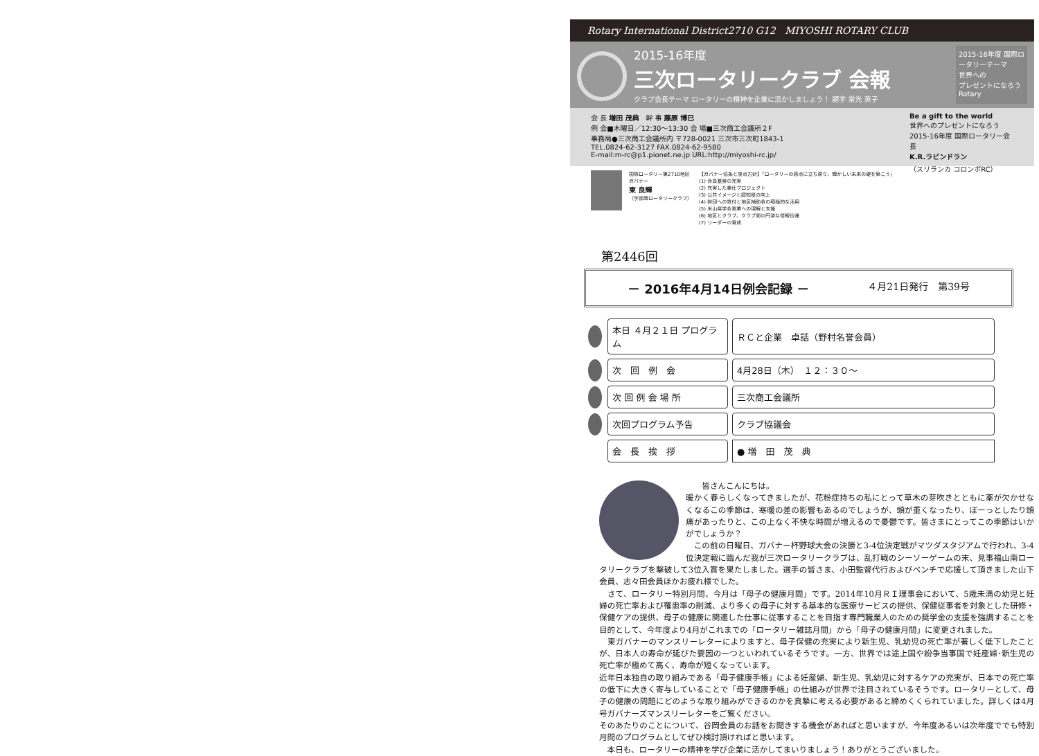Rotary International District2710 G12 MIYOSHI ROTARY CLUB
2015-16年度
三次ロータリークラブ 会報
クラブ会長テーマ ロータリーの精神を企業に活かしましょう！ 題字 常光 英子
2015-16年度 国際ロータリーテーマ
世界への
プレゼントになろう
Rotary
会 長 増田 茂典 幹 事 藤原 博已
例 会■木曜日／12:30～13:30 会 場■三次商工会議所２F
事務局●三次商工会議所内 〒728-0021 三次市三次町1843-1
TEL.0824-62-3127 FAX.0824-62-9580
E-mail:m-rc@p1.pionet.ne.jp URL:http://miyoshi-rc.jp/
Be a gift to the world
世界へのプレゼントになろう
2015-16年度 国際ロータリー会長
K.R.ラビンドラン
（スリランカ コロンボRC）
国際ロータリー第2710地区
ガバナー
東 良輝
（宇部西ロータリークラブ）
【ガバナー信条と重点方針】「ロータリーの原点に立ち戻り、輝かしい未来の礎を築こう」
(1) 会員基盤の充実
(2) 充実した奉仕プロジェクト
(3) 公共イメージと認知度の向上
(4) 財団への寄付と地区補助金の積極的な活用
(5) 米山奨学会事業への理解と支援
(6) 地区とクラブ、クラブ間の円滑な情報伝達
(7) リーダーの育成
第2446回
－ 2016年4月14日例会記録 － ４月21日発行　第39号
| | 本日 ４月２１日 プログラム | ＲＣと企業 卓話（野村名誉会員） |
| | 次 回 例 会 | 4月28日（木） １２：３０～ |
| | 次 回 例 会 場 所 | 三次商工会議所 |
| | 次回プログラム予告 | クラブ協議会 |
| | 会 長 挨 拶 | ● 増 田 茂 典 |
　　皆さんこんにちは。
暖かく春らしくなってきましたが、花粉症持ちの私にとって草木の芽吹きとともに薬が欠かせなくなるこの季節は、寒暖の差の影響もあるのでしょうが、頭が重くなったり、ぼーっとしたり頭痛があったりと、この上なく不快な時間が増えるので憂鬱です。皆さまにとってこの季節はいかがでしょうか？
　この前の日曜日、ガバナー杯野球大会の決勝と3-4位決定戦がマツダスタジアムで行われ、3-4位決定戦に臨んだ我が三次ロータリークラブは、乱打戦のシーソーゲームの末、見事福山南ロータリークラブを撃破して3位入賞を果たしました。選手の皆さま、小田監督代行およびベンチで応援して頂きました山下会員、志々田会員ほかお疲れ様でした。
　さて、ロータリー特別月間、今月は「母子の健康月間」です。2014年10月ＲＩ理事会において、5歳未満の幼児と妊婦の死亡率および罹患率の削減、より多くの母子に対する基本的な医療サービスの提供、保健従事者を対象とした研修・保健ケアの提供、母子の健康に関連した仕事に従事することを目指す専門職業人のための奨学金の支援を強調することを目的として、今年度より4月がこれまでの「ロータリー雑誌月間」から「母子の健康月間」に変更されました。
　東ガバナーのマンスリーレターによりますと、母子保健の充実により新生児、乳幼児の死亡率が著しく低下したことが、日本人の寿命が延びた要因の一つといわれているそうです。一方、世界では途上国や紛争当事国で妊産婦･新生児の死亡率が極めて高く、寿命が短くなっています。
近年日本独自の取り組みである「母子健康手帳」による妊産婦、新生児、乳幼児に対するケアの充実が、日本での死亡率の低下に大きく寄与していることで「母子健康手帳」の仕組みが世界で注目されているそうです。ロータリーとして、母子の健康の問題にどのような取り組みができるのかを真摯に考える必要があると締めくくられていました。詳しくは4月号ガバナーズマンスリーレターをご覧ください。
そのあたりのことについて、谷岡会員のお話をお聞きする機会があればと思いますが、今年度あるいは次年度ででも特別月間のプログラムとしてぜひ検討頂ければと思います。
　本日も、ロータリーの精神を学び企業に活かしてまいりましょう！ありがとうございました。